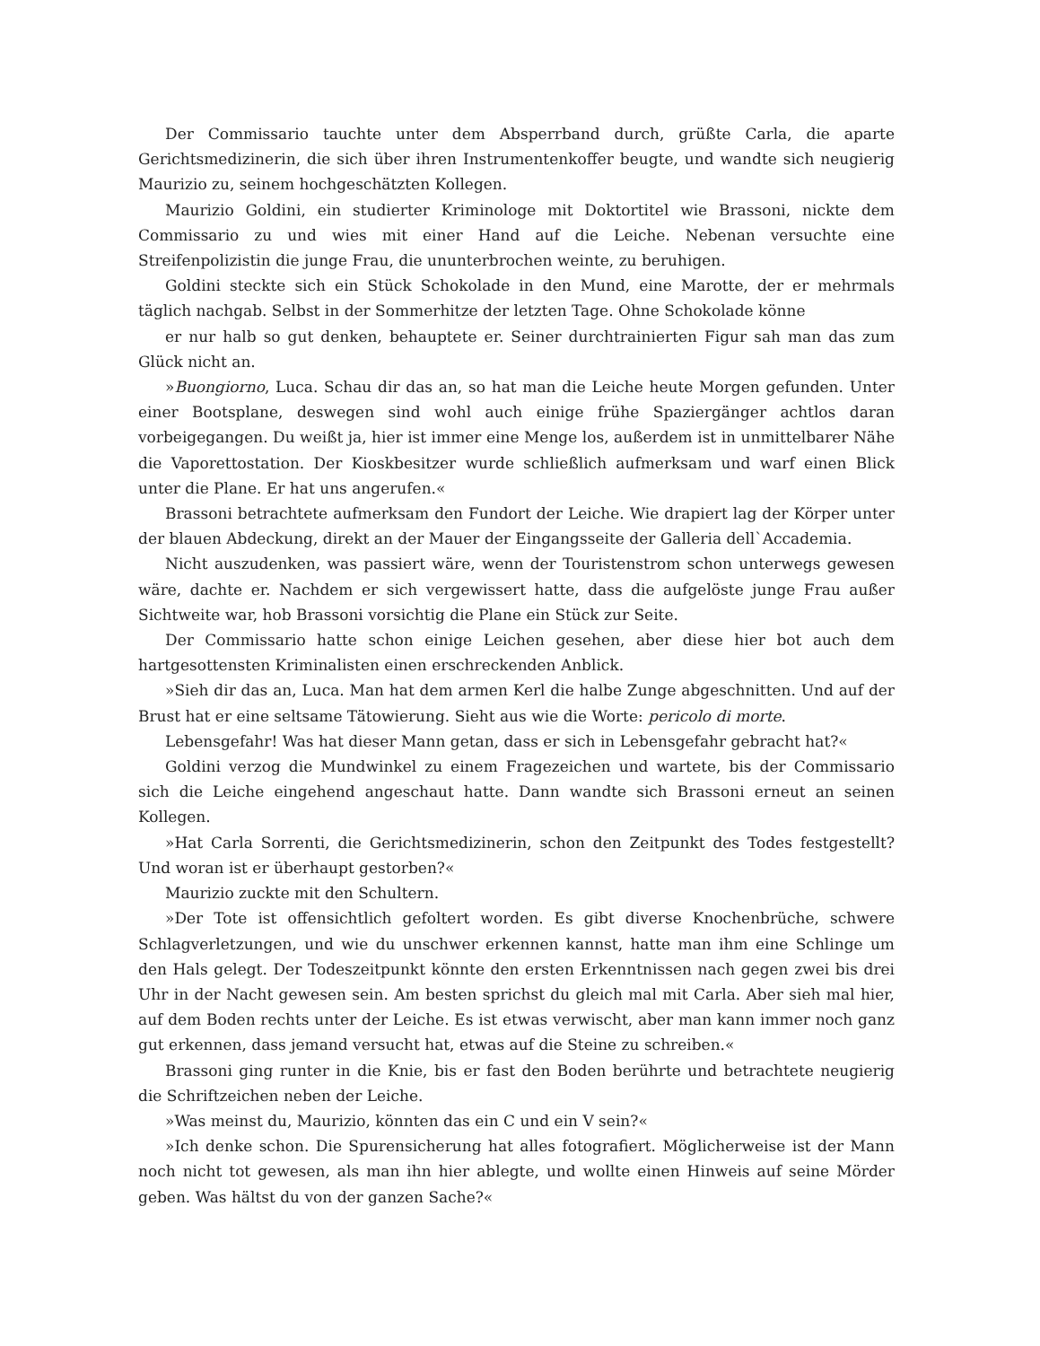Der Commissario tauchte unter dem Absperrband durch, grüßte Carla, die aparte Gerichtsmedizinerin, die sich über ihren Instrumentenkoffer beugte, und wandte sich neugierig Maurizio zu, seinem hochgeschätzten Kollegen.
Maurizio Goldini, ein studierter Kriminologe mit Doktortitel wie Brassoni, nickte dem Commissario zu und wies mit einer Hand auf die Leiche. Nebenan versuchte eine Streifenpolizistin die junge Frau, die ununterbrochen weinte, zu beruhigen.
Goldini steckte sich ein Stück Schokolade in den Mund, eine Marotte, der er mehrmals täglich nachgab. Selbst in der Sommerhitze der letzten Tage. Ohne Schokolade könne
er nur halb so gut denken, behauptete er. Seiner durchtrainierten Figur sah man das zum Glück nicht an.
»Buongiorno, Luca. Schau dir das an, so hat man die Leiche heute Morgen gefunden. Unter einer Bootsplane, deswegen sind wohl auch einige frühe Spaziergänger achtlos daran vorbeigegangen. Du weißt ja, hier ist immer eine Menge los, außerdem ist in unmittelbarer Nähe die Vaporettostation. Der Kioskbesitzer wurde schließlich aufmerksam und warf einen Blick unter die Plane. Er hat uns angerufen.«
Brassoni betrachtete aufmerksam den Fundort der Leiche. Wie drapiert lag der Körper unter der blauen Abdeckung, direkt an der Mauer der Eingangsseite der Galleria dell`Accademia.
Nicht auszudenken, was passiert wäre, wenn der Touristenstrom schon unterwegs gewesen wäre, dachte er. Nachdem er sich vergewissert hatte, dass die aufgelöste junge Frau außer Sichtweite war, hob Brassoni vorsichtig die Plane ein Stück zur Seite.
Der Commissario hatte schon einige Leichen gesehen, aber diese hier bot auch dem hartgesottensten Kriminalisten einen erschreckenden Anblick.
»Sieh dir das an, Luca. Man hat dem armen Kerl die halbe Zunge abgeschnitten. Und auf der Brust hat er eine seltsame Tätowierung. Sieht aus wie die Worte: pericolo di morte.
Lebensgefahr! Was hat dieser Mann getan, dass er sich in Lebensgefahr gebracht hat?«
Goldini verzog die Mundwinkel zu einem Fragezeichen und wartete, bis der Commissario sich die Leiche eingehend angeschaut hatte. Dann wandte sich Brassoni erneut an seinen Kollegen.
»Hat Carla Sorrenti, die Gerichtsmedizinerin, schon den Zeitpunkt des Todes festgestellt? Und woran ist er überhaupt gestorben?«
Maurizio zuckte mit den Schultern.
»Der Tote ist offensichtlich gefoltert worden. Es gibt diverse Knochenbrüche, schwere Schlagverletzungen, und wie du unschwer erkennen kannst, hatte man ihm eine Schlinge um den Hals gelegt. Der Todeszeitpunkt könnte den ersten Erkenntnissen nach gegen zwei bis drei Uhr in der Nacht gewesen sein. Am besten sprichst du gleich mal mit Carla. Aber sieh mal hier, auf dem Boden rechts unter der Leiche. Es ist etwas verwischt, aber man kann immer noch ganz gut erkennen, dass jemand versucht hat, etwas auf die Steine zu schreiben.«
Brassoni ging runter in die Knie, bis er fast den Boden berührte und betrachtete neugierig die Schriftzeichen neben der Leiche.
»Was meinst du, Maurizio, könnten das ein C und ein V sein?«
»Ich denke schon. Die Spurensicherung hat alles fotografiert. Möglicherweise ist der Mann noch nicht tot gewesen, als man ihn hier ablegte, und wollte einen Hinweis auf seine Mörder geben. Was hältst du von der ganzen Sache?«